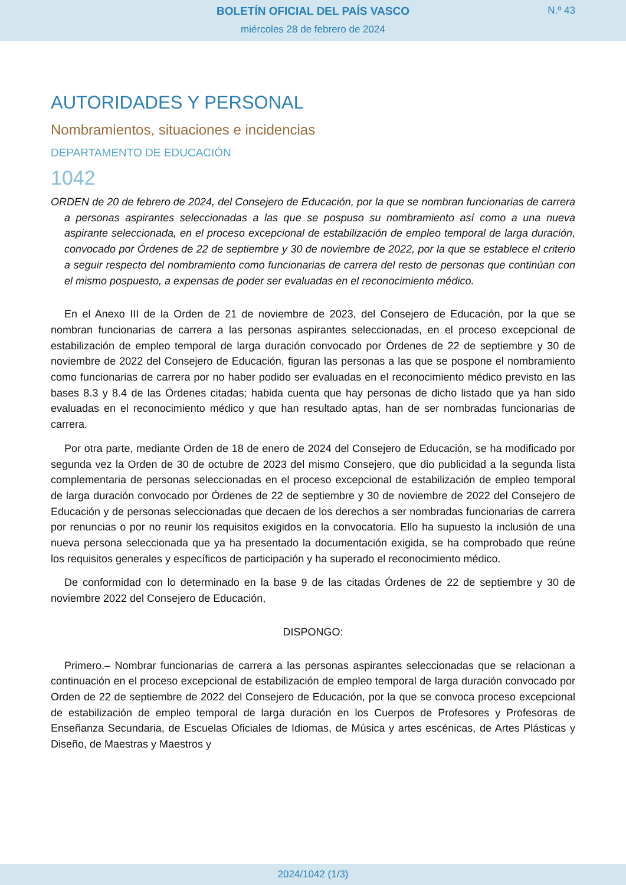BOLETÍN OFICIAL DEL PAÍS VASCO
N.º 43
miércoles 28 de febrero de 2024
AUTORIDADES Y PERSONAL
Nombramientos, situaciones e incidencias
DEPARTAMENTO DE EDUCACIÓN
1042
ORDEN de 20 de febrero de 2024, del Consejero de Educación, por la que se nombran funcionarias de carrera a personas aspirantes seleccionadas a las que se pospuso su nombramiento así como a una nueva aspirante seleccionada, en el proceso excepcional de estabilización de empleo temporal de larga duración, convocado por Órdenes de 22 de septiembre y 30 de noviembre de 2022, por la que se establece el criterio a seguir respecto del nombramiento como funcionarias de carrera del resto de personas que continúan con el mismo pospuesto, a expensas de poder ser evaluadas en el reconocimiento médico.
En el Anexo III de la Orden de 21 de noviembre de 2023, del Consejero de Educación, por la que se nombran funcionarias de carrera a las personas aspirantes seleccionadas, en el proceso excepcional de estabilización de empleo temporal de larga duración convocado por Órdenes de 22 de septiembre y 30 de noviembre de 2022 del Consejero de Educación, figuran las personas a las que se pospone el nombramiento como funcionarias de carrera por no haber podido ser evaluadas en el reconocimiento médico previsto en las bases 8.3 y 8.4 de las Órdenes citadas; habida cuenta que hay personas de dicho listado que ya han sido evaluadas en el reconocimiento médico y que han resultado aptas, han de ser nombradas funcionarias de carrera.
Por otra parte, mediante Orden de 18 de enero de 2024 del Consejero de Educación, se ha modificado por segunda vez la Orden de 30 de octubre de 2023 del mismo Consejero, que dio publicidad a la segunda lista complementaria de personas seleccionadas en el proceso excepcional de estabilización de empleo temporal de larga duración convocado por Órdenes de 22 de septiembre y 30 de noviembre de 2022 del Consejero de Educación y de personas seleccionadas que decaen de los derechos a ser nombradas funcionarias de carrera por renuncias o por no reunir los requisitos exigidos en la convocatoria. Ello ha supuesto la inclusión de una nueva persona seleccionada que ya ha presentado la documentación exigida, se ha comprobado que reúne los requisitos generales y específicos de participación y ha superado el reconocimiento médico.
De conformidad con lo determinado en la base 9 de las citadas Órdenes de 22 de septiembre y 30 de noviembre 2022 del Consejero de Educación,
DISPONGO:
Primero.– Nombrar funcionarias de carrera a las personas aspirantes seleccionadas que se relacionan a continuación en el proceso excepcional de estabilización de empleo temporal de larga duración convocado por Orden de 22 de septiembre de 2022 del Consejero de Educación, por la que se convoca proceso excepcional de estabilización de empleo temporal de larga duración en los Cuerpos de Profesores y Profesoras de Enseñanza Secundaria, de Escuelas Oficiales de Idiomas, de Música y artes escénicas, de Artes Plásticas y Diseño, de Maestras y Maestros y
2024/1042 (1/3)